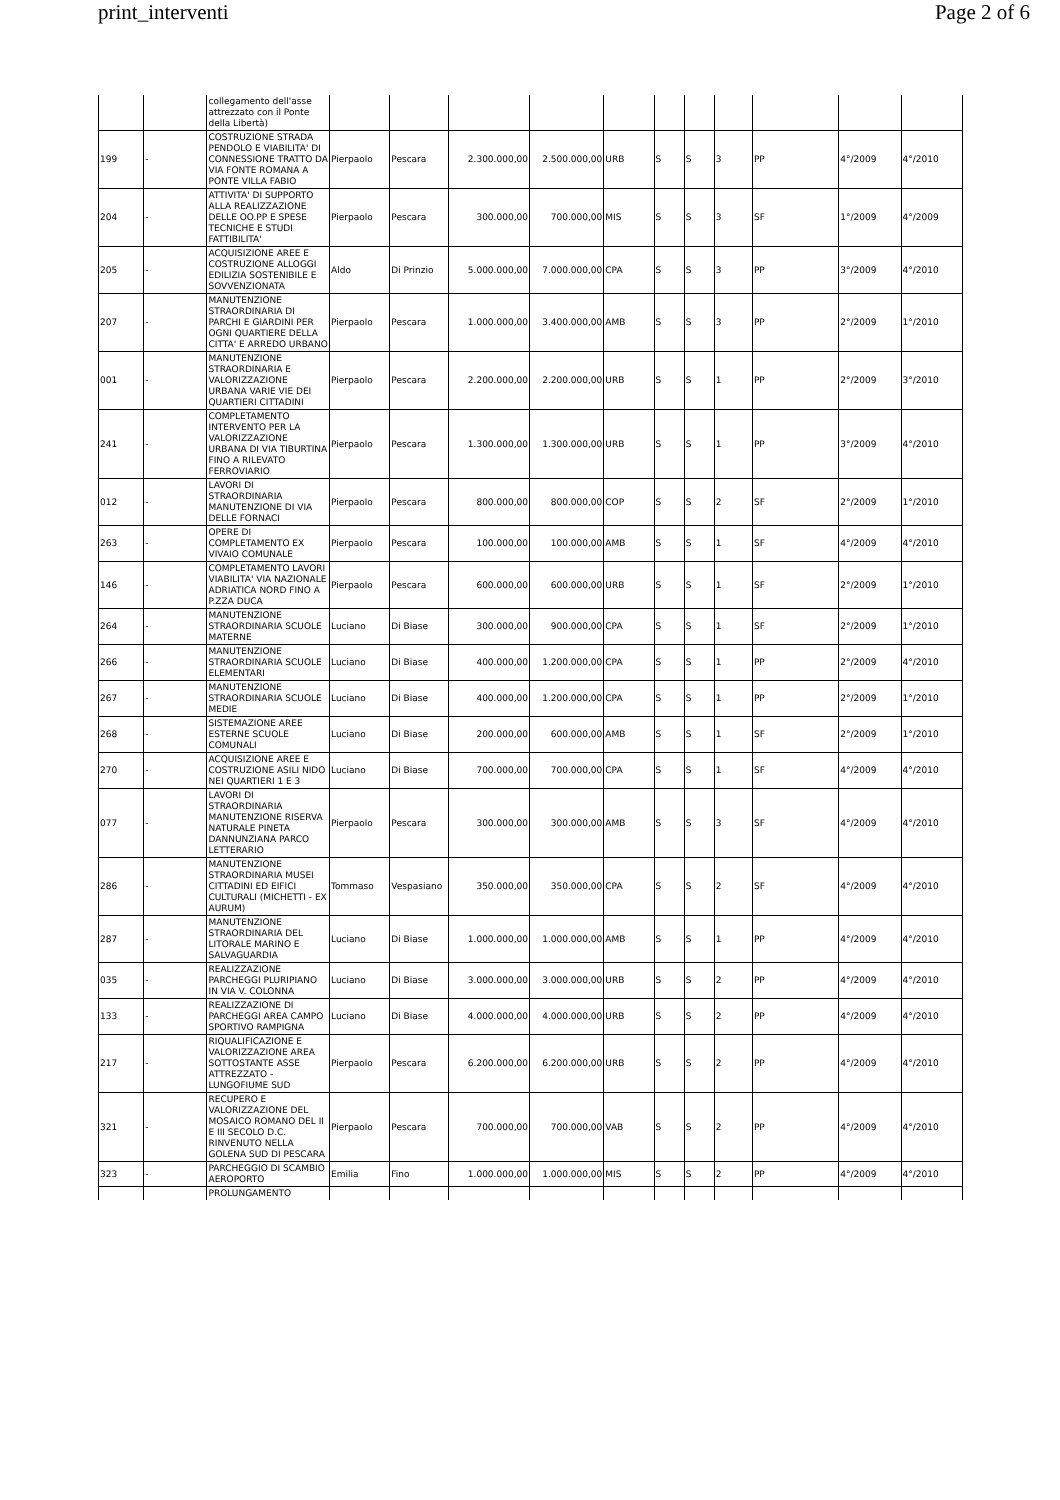print_interventi Page 2 of 6
| | | collegamento dell'asse attrezzato con il Ponte della Libertà) | | | | | | | | | | | |
| 199 | - | COSTRUZIONE STRADA PENDOLO E VIABILITA' DI CONNESSIONE TRATTO DA VIA FONTE ROMANA A PONTE VILLA FABIO | Pierpaolo | Pescara | 2.300.000,00 | 2.500.000,00 | URB | S | S | 3 | PP | 4°/2009 | 4°/2010 |
| 204 | - | ATTIVITA' DI SUPPORTO ALLA REALIZZAZIONE DELLE OO.PP E SPESE TECNICHE E STUDI FATTIBILITA' | Pierpaolo | Pescara | 300.000,00 | 700.000,00 | MIS | S | S | 3 | SF | 1°/2009 | 4°/2009 |
| 205 | - | ACQUISIZIONE AREE E COSTRUZIONE ALLOGGI EDILIZIA SOSTENIBILE E SOVVENZIONATA | Aldo | Di Prinzio | 5.000.000,00 | 7.000.000,00 | CPA | S | S | 3 | PP | 3°/2009 | 4°/2010 |
| 207 | - | MANUTENZIONE STRAORDINARIA DI PARCHI E GIARDINI PER OGNI QUARTIERE DELLA CITTA' E ARREDO URBANO | Pierpaolo | Pescara | 1.000.000,00 | 3.400.000,00 | AMB | S | S | 3 | PP | 2°/2009 | 1°/2010 |
| 001 | - | MANUTENZIONE STRAORDINARIA E VALORIZZAZIONE URBANA VARIE VIE DEI QUARTIERI CITTADINI | Pierpaolo | Pescara | 2.200.000,00 | 2.200.000,00 | URB | S | S | 1 | PP | 2°/2009 | 3°/2010 |
| 241 | - | COMPLETAMENTO INTERVENTO PER LA VALORIZZAZIONE URBANA DI VIA TIBURTINA FINO A RILEVATO FERROVIARIO | Pierpaolo | Pescara | 1.300.000,00 | 1.300.000,00 | URB | S | S | 1 | PP | 3°/2009 | 4°/2010 |
| 012 | - | LAVORI DI STRAORDINARIA MANUTENZIONE DI VIA DELLE FORNACI | Pierpaolo | Pescara | 800.000,00 | 800.000,00 | COP | S | S | 2 | SF | 2°/2009 | 1°/2010 |
| 263 | - | OPERE DI COMPLETAMENTO EX VIVAIO COMUNALE | Pierpaolo | Pescara | 100.000,00 | 100.000,00 | AMB | S | S | 1 | SF | 4°/2009 | 4°/2010 |
| 146 | - | COMPLETAMENTO LAVORI VIABILITA' VIA NAZIONALE ADRIATICA NORD FINO A P.ZZA DUCA | Pierpaolo | Pescara | 600.000,00 | 600.000,00 | URB | S | S | 1 | SF | 2°/2009 | 1°/2010 |
| 264 | - | MANUTENZIONE STRAORDINARIA SCUOLE MATERNE | Luciano | Di Biase | 300.000,00 | 900.000,00 | CPA | S | S | 1 | SF | 2°/2009 | 1°/2010 |
| 266 | - | MANUTENZIONE STRAORDINARIA SCUOLE ELEMENTARI | Luciano | Di Biase | 400.000,00 | 1.200.000,00 | CPA | S | S | 1 | PP | 2°/2009 | 4°/2010 |
| 267 | - | MANUTENZIONE STRAORDINARIA SCUOLE MEDIE | Luciano | Di Biase | 400.000,00 | 1.200.000,00 | CPA | S | S | 1 | PP | 2°/2009 | 1°/2010 |
| 268 | - | SISTEMAZIONE AREE ESTERNE SCUOLE COMUNALI | Luciano | Di Biase | 200.000,00 | 600.000,00 | AMB | S | S | 1 | SF | 2°/2009 | 1°/2010 |
| 270 | - | ACQUISIZIONE AREE E COSTRUZIONE ASILI NIDO NEI QUARTIERI 1 E 3 | Luciano | Di Biase | 700.000,00 | 700.000,00 | CPA | S | S | 1 | SF | 4°/2009 | 4°/2010 |
| 077 | - | LAVORI DI STRAORDINARIA MANUTENZIONE RISERVA NATURALE PINETA DANNUNZIANA PARCO LETTERARIO | Pierpaolo | Pescara | 300.000,00 | 300.000,00 | AMB | S | S | 3 | SF | 4°/2009 | 4°/2010 |
| 286 | - | MANUTENZIONE STRAORDINARIA MUSEI CITTADINI ED EIFICI CULTURALI (MICHETTI - EX AURUM) | Tommaso | Vespasiano | 350.000,00 | 350.000,00 | CPA | S | S | 2 | SF | 4°/2009 | 4°/2010 |
| 287 | - | MANUTENZIONE STRAORDINARIA DEL LITORALE MARINO E SALVAGUARDIA | Luciano | Di Biase | 1.000.000,00 | 1.000.000,00 | AMB | S | S | 1 | PP | 4°/2009 | 4°/2010 |
| 035 | - | REALIZZAZIONE PARCHEGGI PLURIPIANO IN VIA V. COLONNA | Luciano | Di Biase | 3.000.000,00 | 3.000.000,00 | URB | S | S | 2 | PP | 4°/2009 | 4°/2010 |
| 133 | - | REALIZZAZIONE DI PARCHEGGI AREA CAMPO SPORTIVO RAMPIGNA | Luciano | Di Biase | 4.000.000,00 | 4.000.000,00 | URB | S | S | 2 | PP | 4°/2009 | 4°/2010 |
| 217 | - | RIQUALIFICAZIONE E VALORIZZAZIONE AREA SOTTOSTANTE ASSE ATTREZZATO - LUNGOFIUME SUD | Pierpaolo | Pescara | 6.200.000,00 | 6.200.000,00 | URB | S | S | 2 | PP | 4°/2009 | 4°/2010 |
| 321 | - | RECUPERO E VALORIZZAZIONE DEL MOSAICO ROMANO DEL II E III SECOLO D.C. RINVENUTO NELLA GOLENA SUD DI PESCARA | Pierpaolo | Pescara | 700.000,00 | 700.000,00 | VAB | S | S | 2 | PP | 4°/2009 | 4°/2010 |
| 323 | - | PARCHEGGIO DI SCAMBIO AEROPORTO | Emilia | Fino | 1.000.000,00 | 1.000.000,00 | MIS | S | S | 2 | PP | 4°/2009 | 4°/2010 |
| | | PROLUNGAMENTO | | | | | | | | | | | |